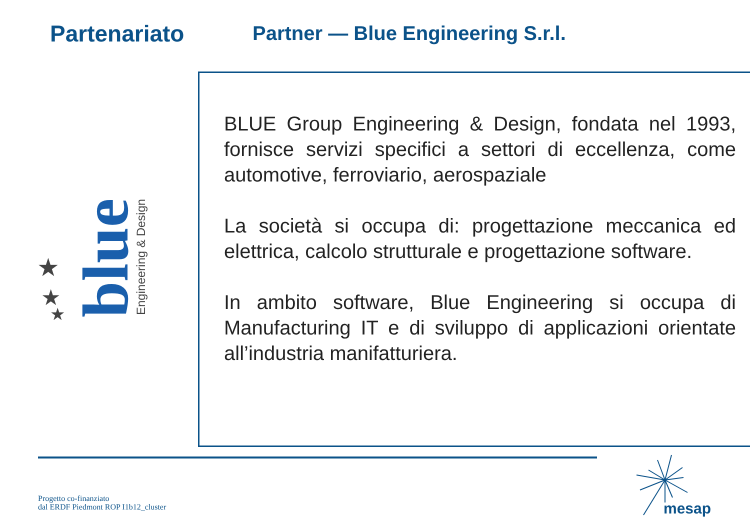Partenariato
Partner — Blue Engineering S.r.l.
BLUE Group Engineering & Design, fondata nel 1993, fornisce servizi specifici a settori di eccellenza, come automotive, ferroviario, aerospaziale
La società si occupa di: progettazione meccanica ed elettrica, calcolo strutturale e progettazione software.
In ambito software, Blue Engineering si occupa di Manufacturing IT e di sviluppo di applicazioni orientate all’industria manifatturiera.
★
★
★
blue
Engineering & Design
Progetto co-finanziato
dal ERDF Piedmont ROP I1b12_cluster
mesap